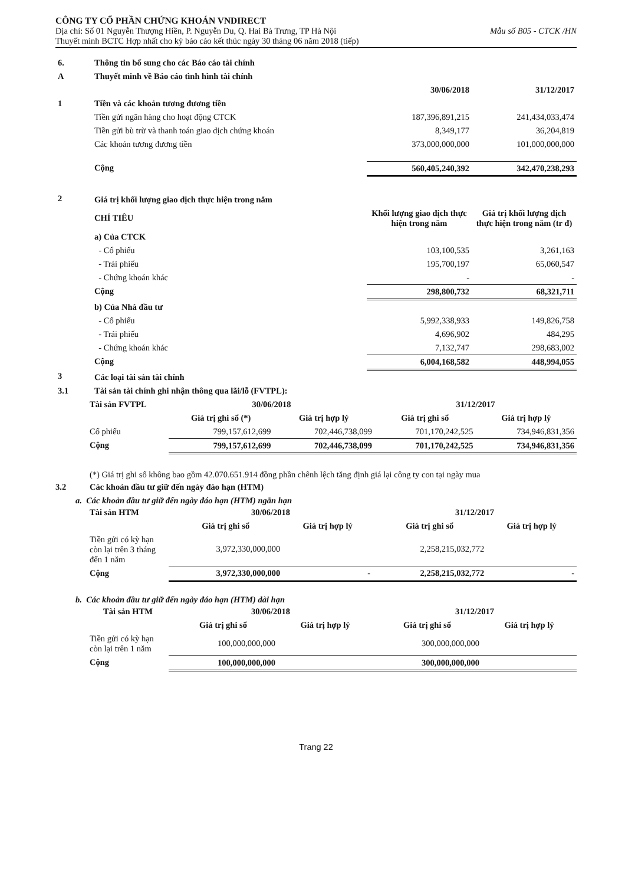CÔNG TY CỔ PHẦN CHỨNG KHOÁN VNDIRECT
Địa chỉ: Số 01 Nguyễn Thượng Hiền, P. Nguyễn Du, Q. Hai Bà Trưng, TP Hà Nội Mẫu số B05 - CTCK /HN
Thuyết minh BCTC Hợp nhất cho kỳ báo cáo kết thúc ngày 30 tháng 06 năm 2018 (tiếp)
| 6. | Thông tin bổ sung cho các Báo cáo tài chính | | |
| A | Thuyết minh về Báo cáo tình hình tài chính | | |
| | | 30/06/2018 | 31/12/2017 |
| 1 | Tiền và các khoản tương đương tiền | | |
| | Tiền gửi ngân hàng cho hoạt động CTCK | 187,396,891,215 | 241,434,033,474 |
| | Tiền gửi bù trừ và thanh toán giao dịch chứng khoán | 8,349,177 | 36,204,819 |
| | Các khoản tương đương tiền | 373,000,000,000 | 101,000,000,000 |
| | Cộng | 560,405,240,392 | 342,470,238,293 |
| 2 | Giá trị khối lượng giao dịch thực hiện trong năm | | |
| | CHỈ TIÊU | Khối lượng giao dịch thực hiện trong năm | Giá trị khối lượng dịch thực hiện trong năm (tr đ) |
| | a) Của CTCK | | |
| | - Cổ phiếu | 103,100,535 | 3,261,163 |
| | - Trái phiếu | 195,700,197 | 65,060,547 |
| | - Chứng khoán khác | - | - |
| | Cộng | 298,800,732 | 68,321,711 |
| | b) Của Nhà đầu tư | | |
| | - Cổ phiếu | 5,992,338,933 | 149,826,758 |
| | - Trái phiếu | 4,696,902 | 484,295 |
| | - Chứng khoán khác | 7,132,747 | 298,683,002 |
| | Cộng | 6,004,168,582 | 448,994,055 |
| 3 | Các loại tài sản tài chính | | |
| 3.1 | Tài sản tài chính ghi nhận thông qua lãi/lỗ (FVTPL): | | |
| Tài sản FVTPL | 30/06/2018 | | 31/12/2017 | |
| --- | --- | --- | --- | --- |
| | Giá trị ghi sổ (*) | Giá trị hợp lý | Giá trị ghi sổ | Giá trị hợp lý |
| Cổ phiếu | 799,157,612,699 | 702,446,738,099 | 701,170,242,525 | 734,946,831,356 |
| Cộng | 799,157,612,699 | 702,446,738,099 | 701,170,242,525 | 734,946,831,356 |
(*) Giá trị ghi sổ không bao gồm 42.070.651.914 đồng phần chênh lệch tăng định giá lại công ty con tại ngày mua
3.2 Các khoản đầu tư giữ đến ngày đáo hạn (HTM)
a. Các khoản đầu tư giữ đến ngày đáo hạn (HTM) ngắn hạn
| Tài sản HTM | 30/06/2018 | | 31/12/2017 | |
| --- | --- | --- | --- | --- |
| | Giá trị ghi sổ | Giá trị hợp lý | Giá trị ghi sổ | Giá trị hợp lý |
| Tiền gửi có kỳ hạn còn lại trên 3 tháng đến 1 năm | 3,972,330,000,000 | | 2,258,215,032,772 | |
| Cộng | 3,972,330,000,000 | - | 2,258,215,032,772 | - |
b. Các khoản đầu tư giữ đến ngày đáo hạn (HTM) dài hạn
| Tài sản HTM | 30/06/2018 | | 31/12/2017 | |
| --- | --- | --- | --- | --- |
| | Giá trị ghi sổ | Giá trị hợp lý | Giá trị ghi sổ | Giá trị hợp lý |
| Tiền gửi có kỳ hạn còn lại trên 1 năm | 100,000,000,000 | | 300,000,000,000 | |
| Cộng | 100,000,000,000 | | 300,000,000,000 | |
Trang 22